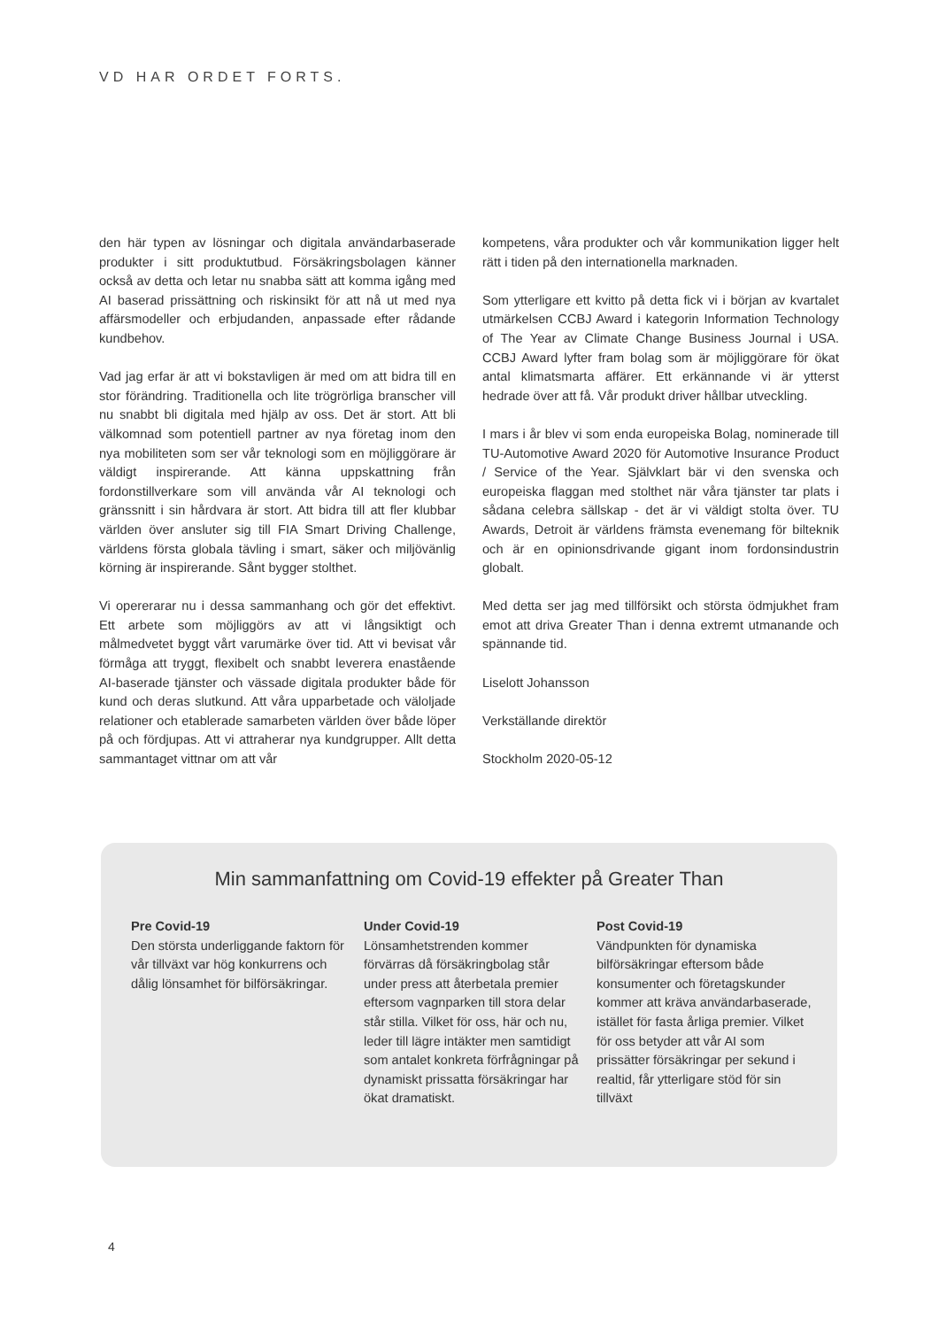VD HAR ORDET FORTS.
den här typen av lösningar och digitala användarbaserade produkter i sitt produktutbud. Försäkringsbolagen känner också av detta och letar nu snabba sätt att komma igång med AI baserad prissättning och riskinsikt för att nå ut med nya affärsmodeller och erbjudanden, anpassade efter rådande kundbehov.
Vad jag erfar är att vi bokstavligen är med om att bidra till en stor förändring. Traditionella och lite trögrörliga branscher vill nu snabbt bli digitala med hjälp av oss. Det är stort. Att bli välkomnad som potentiell partner av nya företag inom den nya mobiliteten som ser vår teknologi som en möjliggörare är väldigt inspirerande. Att känna uppskattning från fordonstillverkare som vill använda vår AI teknologi och gränssnitt i sin hårdvara är stort. Att bidra till att fler klubbar världen över ansluter sig till FIA Smart Driving Challenge, världens första globala tävling i smart, säker och miljövänlig körning är inspirerande. Sånt bygger stolthet.
Vi opererarar nu i dessa sammanhang och gör det effektivt. Ett arbete som möjliggörs av att vi långsiktigt och målmedvetet byggt vårt varumärke över tid. Att vi bevisat vår förmåga att tryggt, flexibelt och snabbt leverera enastående AI-baserade tjänster och vässade digitala produkter både för kund och deras slutkund. Att våra upparbetade och väloljade relationer och etablerade samarbeten världen över både löper på och fördjupas. Att vi attraherar nya kundgrupper. Allt detta sammantaget vittnar om att vår
kompetens, våra produkter och vår kommunikation ligger helt rätt i tiden på den internationella marknaden.
Som ytterligare ett kvitto på detta fick vi i början av kvartalet utmärkelsen CCBJ Award i kategorin Information Technology of The Year av Climate Change Business Journal i USA. CCBJ Award lyfter fram bolag som är möjliggörare för ökat antal klimatsmarta affärer. Ett erkännande vi är ytterst hedrade över att få. Vår produkt driver hållbar utveckling.
I mars i år blev vi som enda europeiska Bolag, nominerade till TU-Automotive Award 2020 för Automotive Insurance Product / Service of the Year. Självklart bär vi den svenska och europeiska flaggan med stolthet när våra tjänster tar plats i sådana celebra sällskap - det är vi väldigt stolta över. TU Awards, Detroit är världens främsta evenemang för bilteknik och är en opinionsdrivande gigant inom fordonsindustrin globalt.
Med detta ser jag med tillförsikt och största ödmjukhet fram emot att driva Greater Than i denna extremt utmanande och spännande tid.
Liselott Johansson
Verkställande direktör
Stockholm 2020-05-12
Min sammanfattning om Covid-19 effekter på Greater Than
Pre Covid-19
Den största underliggande faktorn för vår tillväxt var hög konkurrens och dålig lönsamhet för bilförsäkringar.
Under Covid-19
Lönsamhetstrenden kommer förvärras då försäkringbolag står under press att återbetala premier eftersom vagnparken till stora delar står stilla. Vilket för oss, här och nu, leder till lägre intäkter men samtidigt som antalet konkreta förfrågningar på dynamiskt prissatta försäkringar har ökat dramatiskt.
Post Covid-19
Vändpunkten för dynamiska bilförsäkringar eftersom både konsumenter och företagskunder kommer att kräva användarbaserade, istället för fasta årliga premier. Vilket för oss betyder att vår AI som prissätter försäkringar per sekund i realtid, får ytterligare stöd för sin tillväxt
4